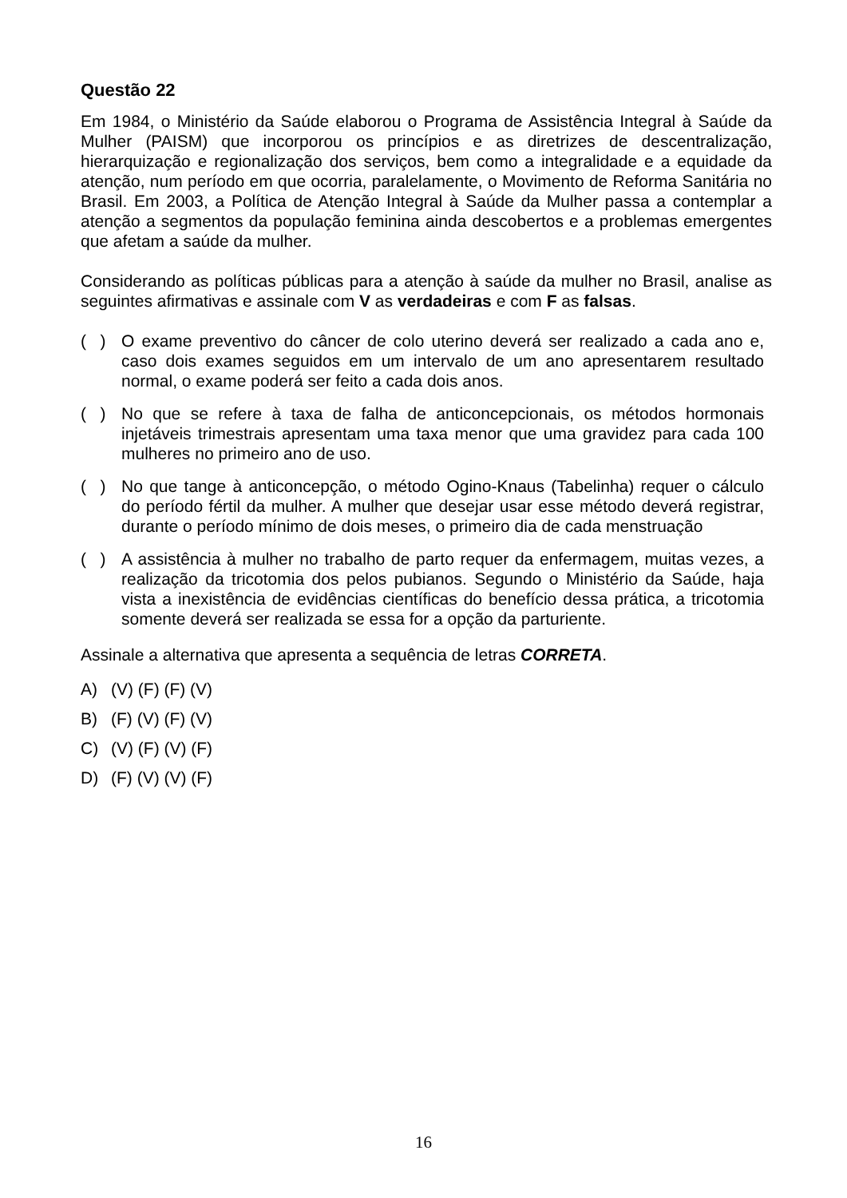Questão 22
Em 1984, o Ministério da Saúde elaborou o Programa de Assistência Integral à Saúde da Mulher (PAISM) que incorporou os princípios e as diretrizes de descentralização, hierarquização e regionalização dos serviços, bem como a integralidade e a equidade da atenção, num período em que ocorria, paralelamente, o Movimento de Reforma Sanitária no Brasil. Em 2003, a Política de Atenção Integral à Saúde da Mulher passa a contemplar a atenção a segmentos da população feminina ainda descobertos e a problemas emergentes que afetam a saúde da mulher.
Considerando as políticas públicas para a atenção à saúde da mulher no Brasil, analise as seguintes afirmativas e assinale com V as verdadeiras e com F as falsas.
( )
O exame preventivo do câncer de colo uterino deverá ser realizado a cada ano e, caso dois exames seguidos em um intervalo de um ano apresentarem resultado normal, o exame poderá ser feito a cada dois anos.
( )
No que se refere à taxa de falha de anticoncepcionais, os métodos hormonais injetáveis trimestrais apresentam uma taxa menor que uma gravidez para cada 100 mulheres no primeiro ano de uso.
( )
No que tange à anticoncepção, o método Ogino-Knaus (Tabelinha) requer o cálculo do período fértil da mulher. A mulher que desejar usar esse método deverá registrar, durante o período mínimo de dois meses, o primeiro dia de cada menstruação
( )
A assistência à mulher no trabalho de parto requer da enfermagem, muitas vezes, a realização da tricotomia dos pelos pubianos. Segundo o Ministério da Saúde, haja vista a inexistência de evidências científicas do benefício dessa prática, a tricotomia somente deverá ser realizada se essa for a opção da parturiente.
Assinale a alternativa que apresenta a sequência de letras CORRETA.
A) (V) (F) (F) (V)
B) (F) (V) (F) (V)
C) (V) (F) (V) (F)
D) (F) (V) (V) (F)
16